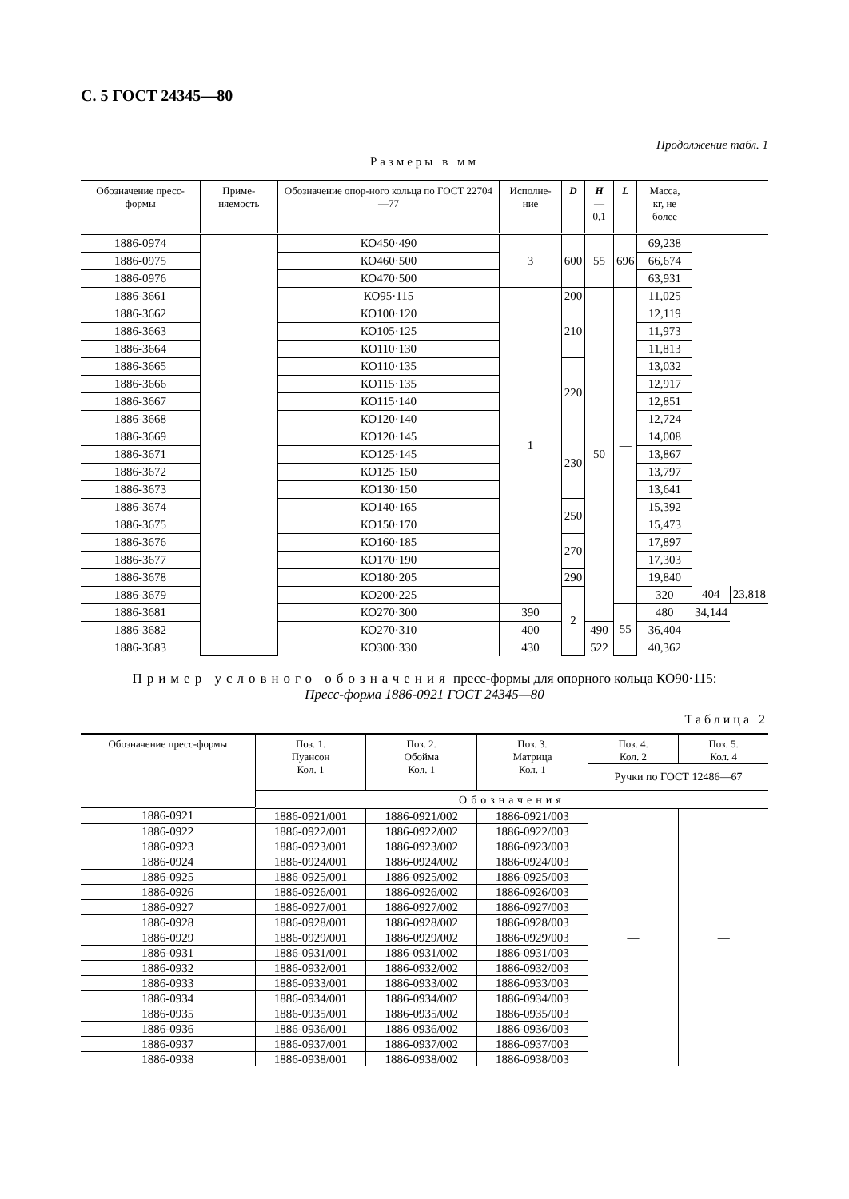С. 5 ГОСТ 24345—80
Продолжение табл. 1
Размеры в мм
| Обозначение пресс-формы | Приме-няемость | Обозначение опор-ного кольца по ГОСТ 22704—77 | Исполне-ние | D | H —0,1 | L | Масса, кг, не более | | |
| --- | --- | --- | --- | --- | --- | --- | --- | --- | --- |
| 1886-0974 | | КО450·490 | 3 | 600 | 55 | 696 | 69,238 | | |
| 1886-0975 | | КО460·500 | | | | | 66,674 | | |
| 1886-0976 | | КО470·500 | | | | | 63,931 | | |
| 1886-3661 | | КО95·115 | 1 | 200 | 50 | — | 11,025 | | |
| 1886-3662 | | КО100·120 | | 210 | | | 12,119 | | |
| 1886-3663 | | КО105·125 | | | | | 11,973 | | |
| 1886-3664 | | КО110·130 | | | | | 11,813 | | |
| 1886-3665 | | КО110·135 | | 220 | | | 13,032 | | |
| 1886-3666 | | КО115·135 | | | | | 12,917 | | |
| 1886-3667 | | КО115·140 | | | | | 12,851 | | |
| 1886-3668 | | КО120·140 | | | | | 12,724 | | |
| 1886-3669 | | КО120·145 | | 230 | | | 14,008 | | |
| 1886-3671 | | КО125·145 | | | | | 13,867 | | |
| 1886-3672 | | КО125·150 | | | | | 13,797 | | |
| 1886-3673 | | КО130·150 | | | | | 13,641 | | |
| 1886-3674 | | КО140·165 | | 250 | | | 15,392 | | |
| 1886-3675 | | КО150·170 | | | | | 15,473 | | |
| 1886-3676 | | КО160·185 | | 270 | | | 17,897 | | |
| 1886-3677 | | КО170·190 | | | | | 17,303 | | |
| 1886-3678 | | КО180·205 | | 290 | | | 19,840 | | |
| 1886-3679 | | КО200·225 | | 2 | | | 320 | 404 | 23,818 |
| 1886-3681 | | КО270·300 | 390 | | | 55 | 480 | 34,144 | |
| 1886-3682 | | КО270·310 | 400 | | 490 | | 36,404 | | |
| 1886-3683 | | КО300·330 | 430 | | 522 | | 40,362 | | |
Пример условного обозначения пресс-формы для опорного кольца КО90·115:
Пресс-форма 1886-0921 ГОСТ 24345—80
Таблица 2
| Обозначение пресс-формы | Поз. 1. Пуансон Кол. 1 | Поз. 2. Обойма Кол. 1 | Поз. 3. Матрица Кол. 1 | Поз. 4. Кол. 2 | Поз. 5. Кол. 4 |
| --- | --- | --- | --- | --- | --- |
| | | | | Ручки по ГОСТ 12486—67 | |
| | Обозначения | | | | |
| 1886-0921 | 1886-0921/001 | 1886-0921/002 | 1886-0921/003 | — | — |
| 1886-0922 | 1886-0922/001 | 1886-0922/002 | 1886-0922/003 | | |
| 1886-0923 | 1886-0923/001 | 1886-0923/002 | 1886-0923/003 | | |
| 1886-0924 | 1886-0924/001 | 1886-0924/002 | 1886-0924/003 | | |
| 1886-0925 | 1886-0925/001 | 1886-0925/002 | 1886-0925/003 | | |
| 1886-0926 | 1886-0926/001 | 1886-0926/002 | 1886-0926/003 | | |
| 1886-0927 | 1886-0927/001 | 1886-0927/002 | 1886-0927/003 | | |
| 1886-0928 | 1886-0928/001 | 1886-0928/002 | 1886-0928/003 | | |
| 1886-0929 | 1886-0929/001 | 1886-0929/002 | 1886-0929/003 | | |
| 1886-0931 | 1886-0931/001 | 1886-0931/002 | 1886-0931/003 | | |
| 1886-0932 | 1886-0932/001 | 1886-0932/002 | 1886-0932/003 | | |
| 1886-0933 | 1886-0933/001 | 1886-0933/002 | 1886-0933/003 | | |
| 1886-0934 | 1886-0934/001 | 1886-0934/002 | 1886-0934/003 | | |
| 1886-0935 | 1886-0935/001 | 1886-0935/002 | 1886-0935/003 | | |
| 1886-0936 | 1886-0936/001 | 1886-0936/002 | 1886-0936/003 | | |
| 1886-0937 | 1886-0937/001 | 1886-0937/002 | 1886-0937/003 | | |
| 1886-0938 | 1886-0938/001 | 1886-0938/002 | 1886-0938/003 | | |